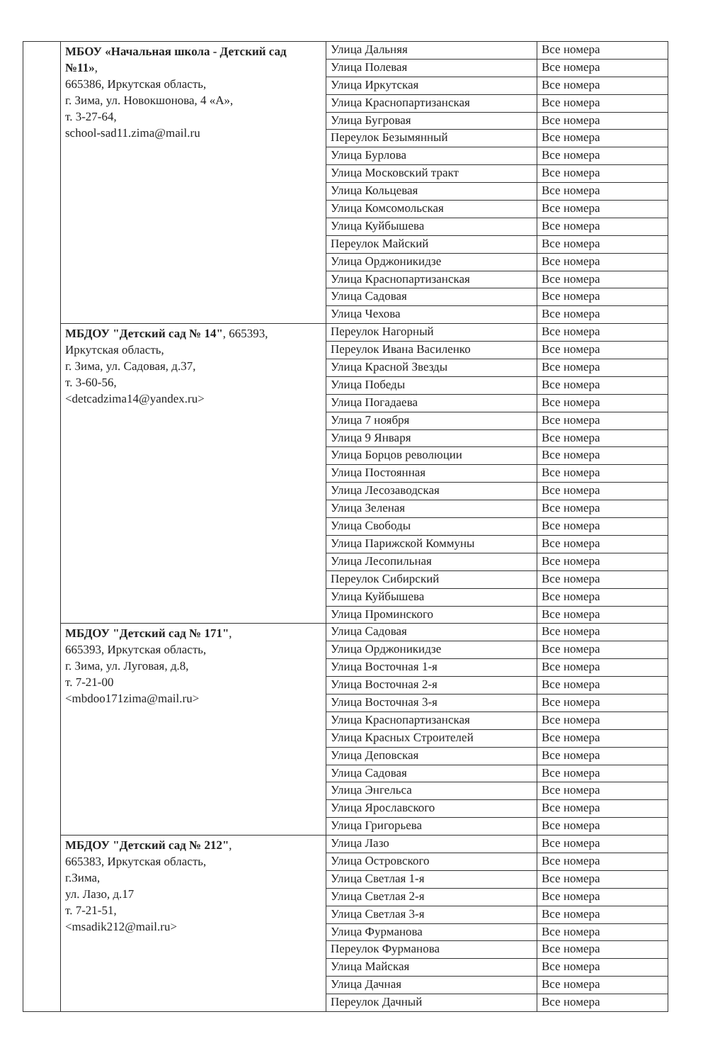| | МБОУ «Начальная школа - Детский сад №11» , 665386, Иркутская область, г. Зима, ул. Новокшонова, 4 «А», т. 3-27-64, school-sad11.zima@mail.ru | Улица Дальняя | Все номера |
| | | Улица Полевая | Все номера |
| | | Улица Иркутская | Все номера |
| | | Улица Краснопартизанская | Все номера |
| | | Улица Бугровая | Все номера |
| | | Переулок Безымянный | Все номера |
| | | Улица Бурлова | Все номера |
| | | Улица Московский тракт | Все номера |
| | | Улица Кольцевая | Все номера |
| | | Улица Комсомольская | Все номера |
| | | Улица Куйбышева | Все номера |
| | | Переулок Майский | Все номера |
| | | Улица Орджоникидзе | Все номера |
| | | Улица Краснопартизанская | Все номера |
| | | Улица Садовая | Все номера |
| | | Улица Чехова | Все номера |
| | МБДОУ "Детский сад № 14" , 665393, Иркутская область, г. Зима, ул. Садовая, д.37, т. 3-60-56, <detcadzima14@yandex.ru> | Переулок Нагорный | Все номера |
| | | Переулок Ивана Василенко | Все номера |
| | | Улица Красной Звезды | Все номера |
| | | Улица Победы | Все номера |
| | | Улица Погадаева | Все номера |
| | | Улица 7 ноября | Все номера |
| | | Улица 9 Января | Все номера |
| | | Улица Борцов революции | Все номера |
| | | Улица Постоянная | Все номера |
| | | Улица Лесозаводская | Все номера |
| | | Улица Зеленая | Все номера |
| | | Улица Свободы | Все номера |
| | | Улица Парижской Коммуны | Все номера |
| | | Улица Лесопильная | Все номера |
| | | Переулок Сибирский | Все номера |
| | | Улица Куйбышева | Все номера |
| | | Улица Проминского | Все номера |
| | МБДОУ "Детский сад № 171" , 665393, Иркутская область, г. Зима, ул. Луговая, д.8, т. 7-21-00 <mbdoo171zima@mail.ru> | Улица Садовая | Все номера |
| | | Улица Орджоникидзе | Все номера |
| | | Улица Восточная 1-я | Все номера |
| | | Улица Восточная 2-я | Все номера |
| | | Улица Восточная 3-я | Все номера |
| | | Улица Краснопартизанская | Все номера |
| | | Улица Красных Строителей | Все номера |
| | | Улица Деповская | Все номера |
| | | Улица Садовая | Все номера |
| | | Улица Энгельса | Все номера |
| | | Улица Ярославского | Все номера |
| | | Улица Григорьева | Все номера |
| | МБДОУ "Детский сад № 212" , 665383, Иркутская область, г.Зима, ул. Лазо, д.17 т. 7-21-51, <msadik212@mail.ru> | Улица Лазо | Все номера |
| | | Улица Островского | Все номера |
| | | Улица Светлая 1-я | Все номера |
| | | Улица Светлая 2-я | Все номера |
| | | Улица Светлая 3-я | Все номера |
| | | Улица Фурманова | Все номера |
| | | Переулок Фурманова | Все номера |
| | | Улица Майская | Все номера |
| | | Улица Дачная | Все номера |
| | | Переулок Дачный | Все номера |